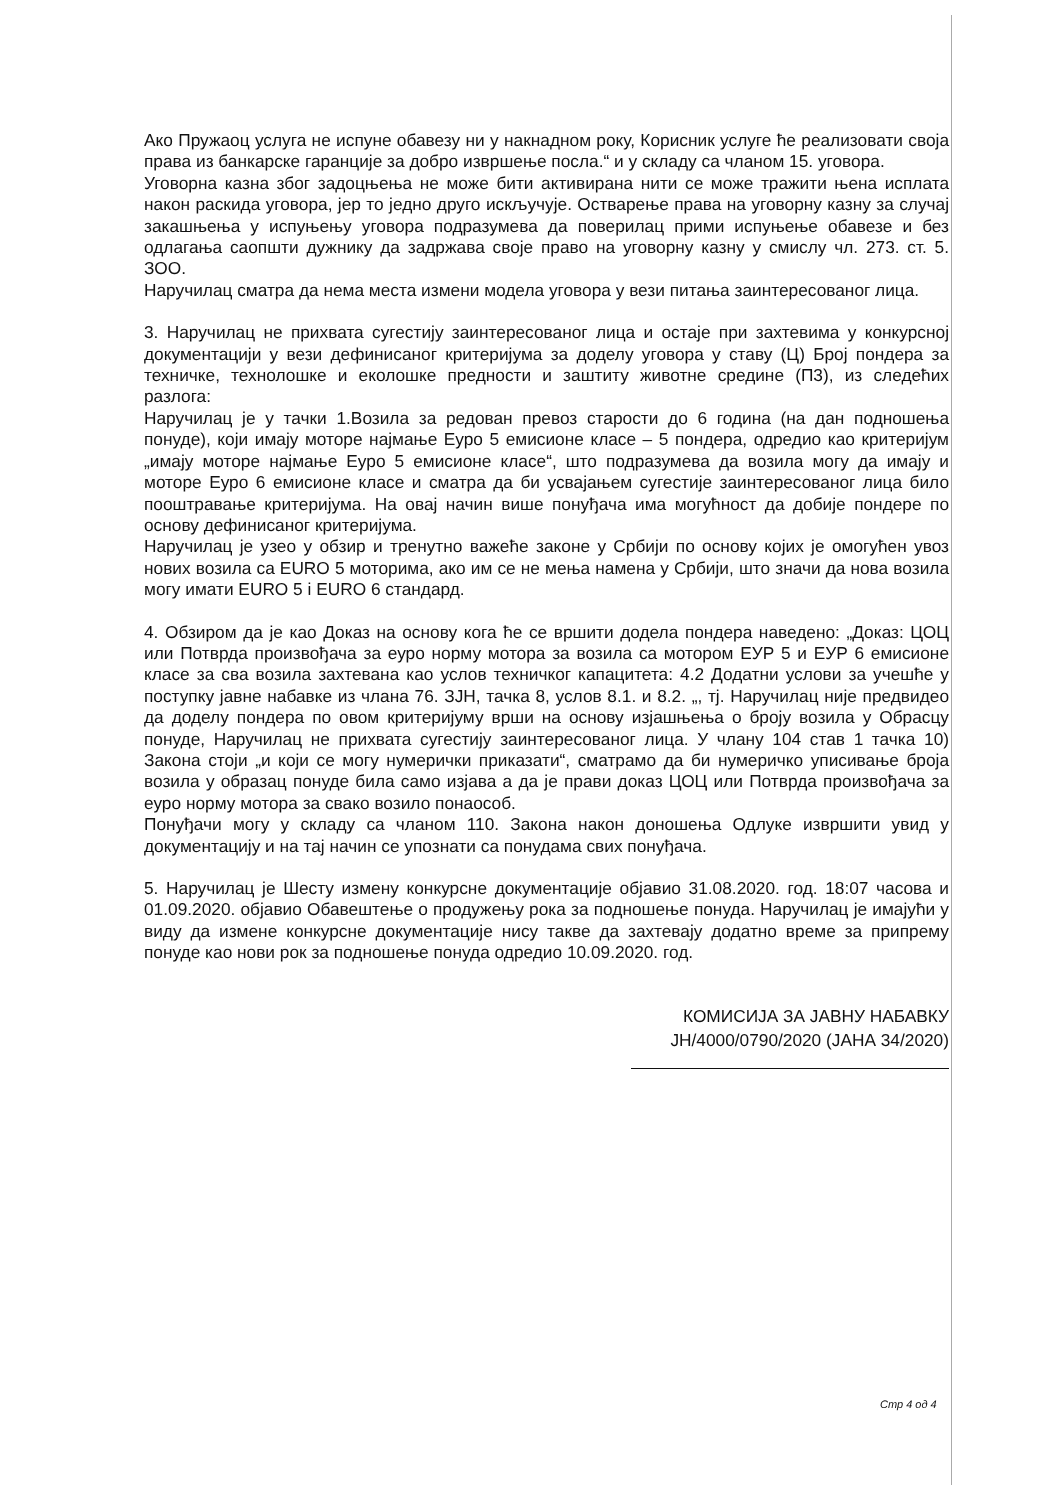Ако Пружаоц услуга не испуне обавезу ни у накнадном року, Корисник услуге ће реализовати своја права из банкарске гаранције за добро извршење посла.“ и у складу са чланом 15. уговора.
Уговорна казна због задоцњења не може бити активирана нити се може тражити њена исплата након раскида уговора, јер то једно друго искључује. Остварење права на уговорну казну за случај закашњења у испуњењу уговора подразумева да поверилац прими испуњење обавезе и без одлагања саопшти дужнику да задржава своје право на уговорну казну у смислу чл. 273. ст. 5. ЗОО.
Наручилац сматра да нема места измени модела уговора у вези питања заинтересованог лица.
3. Наручилац не прихвата сугестију заинтересованог лица и остаје при захтевима у конкурсној документацији у вези дефинисаног критеријума за доделу уговора у ставу (Ц) Број пондера за техничке, технолошке и еколошке предности и заштиту животне средине (П3), из следећих разлога:
Наручилац је у тачки 1.Возила за редован превоз старости до 6 година (на дан подношења понуде), који имају моторе најмање Еуро 5 емисионе класе – 5 пондера, одредио као критеријум „имају моторе најмање Еуро 5 емисионе класе“, што подразумева да возила могу да имају и моторе Еуро 6 емисионе класе и сматра да би усвајањем сугестије заинтересованог лица било пооштравање критеријума. На овај начин више понуђача има могућност да добије пондере по основу дефинисаног критеријума.
Наручилац је узео у обзир и тренутно важеће законе у Србији по основу којих је омогућен увоз нових возила са EURO 5 моторима, ако им се не мења намена у Србији, што значи да нова возила могу имати EURO 5 і EURO 6 стандард.
4. Обзиром да је као Доказ на основу кога ће се вршити додела пондера наведено: „Доказ: ЦОЦ или Потврда произвођача за еуро норму мотора за возила са мотором ЕУР 5 и ЕУР 6 емисионе класе за сва возила захтевана као услов техничког капацитета: 4.2 Додатни услови за учешће у поступку јавне набавке из члана 76. ЗЈН, тачка 8, услов 8.1. и 8.2. „, тј. Наручилац није предвидео да доделу пондера по овом критеријуму врши на основу изјашњења о броју возила у Обрасцу понуде, Наручилац не прихвата сугестију заинтересованог лица. У члану 104 став 1 тачка 10) Закона стоји „и који се могу нумерички приказати“, сматрамо да би нумеричко уписивање броја возила у образац понуде била само изјава а да је прави доказ ЦОЦ или Потврда произвођача за еуро норму мотора за свако возило понаособ.
Понуђачи могу у складу са чланом 110. Закона након доношења Одлуке извршити увид у документацију и на тај начин се упознати са понудама свих понуђача.
5. Наручилац је Шесту измену конкурсне документације објавио 31.08.2020. год. 18:07 часова и 01.09.2020. објавио Обавештење о продужењу рока за подношење понуда. Наручилац је имајући у виду да измене конкурсне документације нису такве да захтевају додатно време за припрему понуде као нови рок за подношење понуда одредио 10.09.2020. год.
КОМИСИЈА ЗА ЈАВНУ НАБАВКУ
ЈН/4000/0790/2020 (ЈАНА 34/2020)
Стр 4 од 4